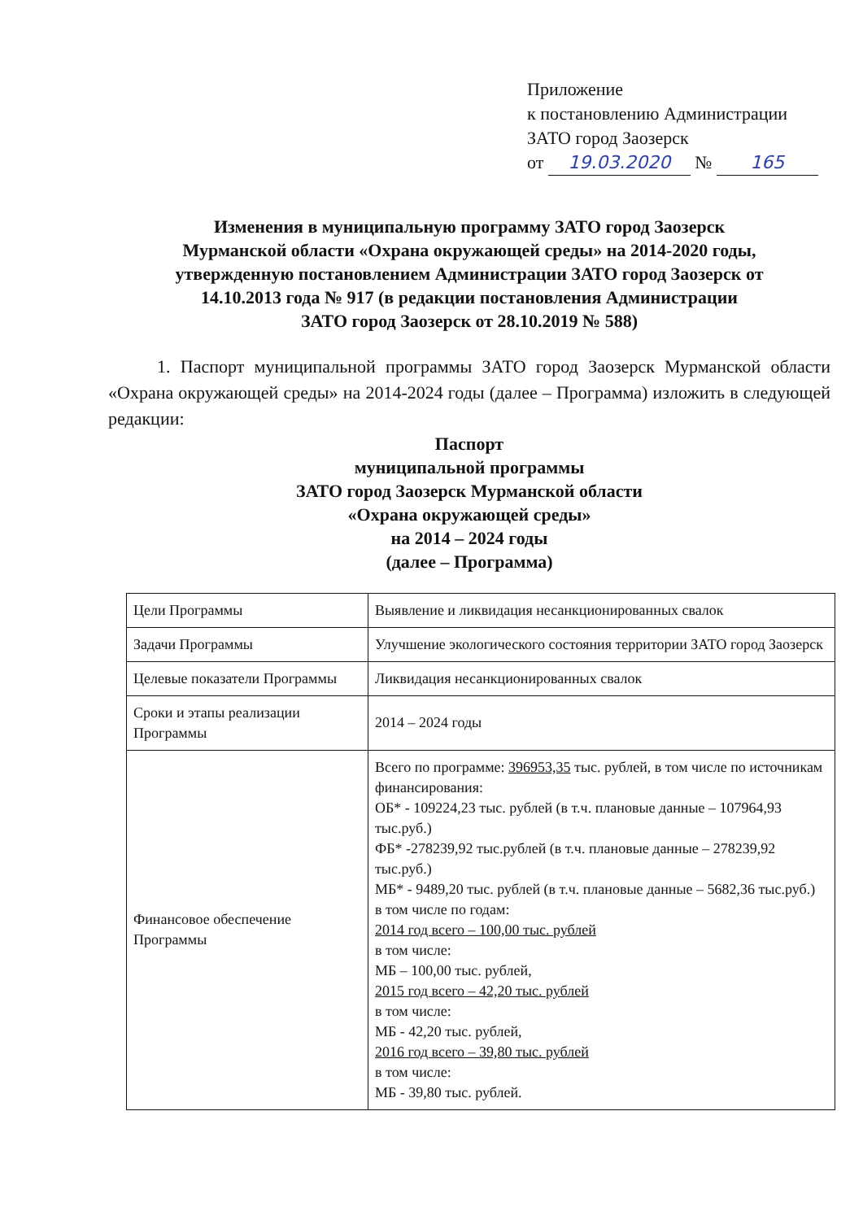Приложение
к постановлению Администрации
ЗАТО город Заозерск
от 19.03.2020 № 165
Изменения в муниципальную программу ЗАТО город Заозерск
Мурманской области «Охрана окружающей среды» на 2014-2020 годы,
утвержденную постановлением Администрации ЗАТО город Заозерск от
14.10.2013 года № 917 (в редакции постановления Администрации
ЗАТО город Заозерск от 28.10.2019 № 588)
1. Паспорт муниципальной программы ЗАТО город Заозерск Мурманской области «Охрана окружающей среды» на 2014-2024 годы (далее – Программа) изложить в следующей редакции:
Паспорт
муниципальной программы
ЗАТО город Заозерск Мурманской области
«Охрана окружающей среды»
на 2014 – 2024 годы
(далее – Программа)
| Цели Программы | Выявление и ликвидация несанкционированных свалок |
| Задачи Программы | Улучшение экологического состояния территории ЗАТО город Заозерск |
| Целевые показатели Программы | Ликвидация несанкционированных свалок |
| Сроки и этапы реализации Программы | 2014 – 2024 годы |
| Финансовое обеспечение Программы | Всего по программе: 396953,35 тыс. рублей, в том числе по источникам финансирования: ОБ* - 109224,23 тыс. рублей (в т.ч. плановые данные – 107964,93 тыс.руб.) ФБ* -278239,92 тыс.рублей (в т.ч. плановые данные – 278239,92 тыс.руб.) МБ* - 9489,20 тыс. рублей (в т.ч. плановые данные – 5682,36 тыс.руб.) в том числе по годам: 2014 год всего – 100,00 тыс. рублей в том числе: МБ – 100,00 тыс. рублей, 2015 год всего – 42,20 тыс. рублей в том числе: МБ - 42,20 тыс. рублей, 2016 год всего – 39,80 тыс. рублей в том числе: МБ - 39,80 тыс. рублей. |